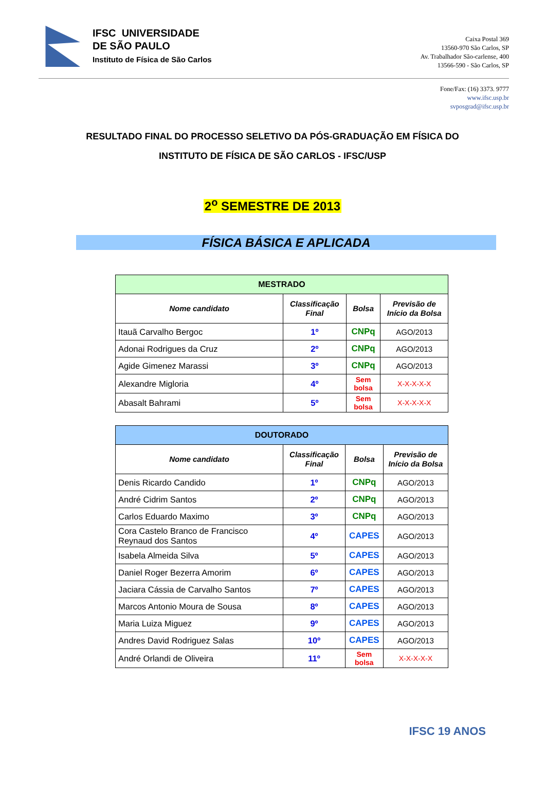IFSC UNIVERSIDADE
DE SÃO PAULO
Instituto de Física de São Carlos
Caixa Postal 369
13560-970 São Carlos, SP
Av. Trabalhador São-carlense, 400
13566-590 - São Carlos, SP
Fone/Fax: (16) 3373. 9777
www.ifsc.usp.br
svposgrad@ifsc.usp.br
RESULTADO FINAL DO PROCESSO SELETIVO DA PÓS-GRADUAÇÃO EM FÍSICA DO
INSTITUTO DE FÍSICA DE SÃO CARLOS - IFSC/USP
2<sup>o</sup> SEMESTRE DE 2013
FÍSICA BÁSICA E APLICADA
| MESTRADO | | | |
| --- | --- | --- | --- |
| Nome candidato | Classificação Final | Bolsa | Previsão de Início da Bolsa |
| Itauã Carvalho Bergoc | 1º | CNPq | AGO/2013 |
| Adonai Rodrigues da Cruz | 2º | CNPq | AGO/2013 |
| Agide Gimenez Marassi | 3º | CNPq | AGO/2013 |
| Alexandre Migloria | 4º | Sem bolsa | X-X-X-X-X |
| Abasalt Bahrami | 5º | Sem bolsa | X-X-X-X-X |
| DOUTORADO | | | |
| --- | --- | --- | --- |
| Nome candidato | Classificação Final | Bolsa | Previsão de Início da Bolsa |
| Denis Ricardo Candido | 1º | CNPq | AGO/2013 |
| André Cidrim Santos | 2º | CNPq | AGO/2013 |
| Carlos Eduardo Maximo | 3º | CNPq | AGO/2013 |
| Cora Castelo Branco de Francisco Reynaud dos Santos | 4º | CAPES | AGO/2013 |
| Isabela Almeida Silva | 5º | CAPES | AGO/2013 |
| Daniel Roger Bezerra Amorim | 6º | CAPES | AGO/2013 |
| Jaciara Cássia de Carvalho Santos | 7º | CAPES | AGO/2013 |
| Marcos Antonio Moura de Sousa | 8º | CAPES | AGO/2013 |
| Maria Luiza Miguez | 9º | CAPES | AGO/2013 |
| Andres David Rodriguez Salas | 10º | CAPES | AGO/2013 |
| André Orlandi de Oliveira | 11º | Sem bolsa | X-X-X-X-X |
IFSC 19 ANOS